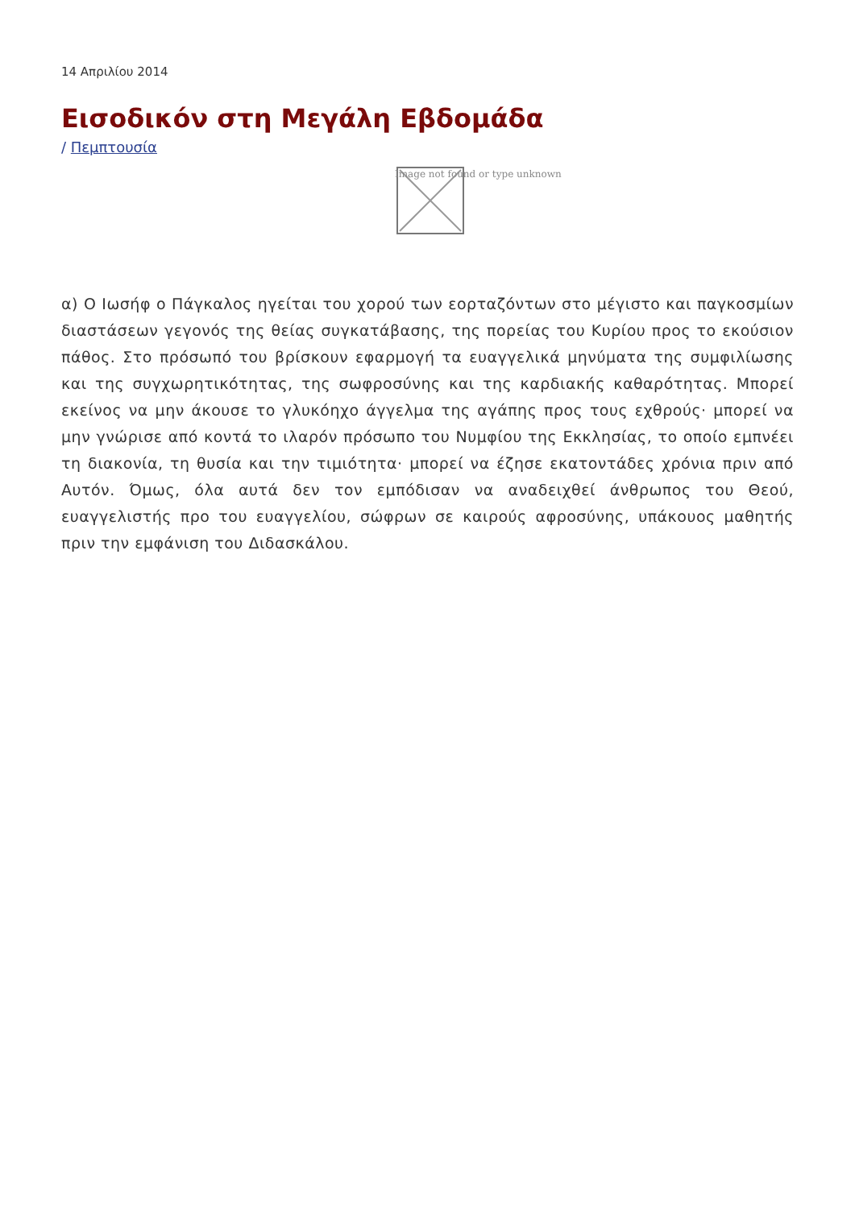14 Απριλίου 2014
Εισοδικόν στη Μεγάλη Εβδομάδα
/ Πεμπτουσία
Image not found or type unknown
α) Ο Ιωσήφ ο Πάγκαλος ηγείται του χορού των εορταζόντων στο μέγιστο και παγκοσμίων διαστάσεων γεγονός της θείας συγκατάβασης, της πορείας του Κυρίου προς το εκούσιον πάθος. Στο πρόσωπό του βρίσκουν εφαρμογή τα ευαγγελικά μηνύματα της συμφιλίωσης και της συγχωρητικότητας, της σωφροσύνης και της καρδιακής καθαρότητας. Μπορεί εκείνος να μην άκουσε το γλυκόηχο άγγελμα της αγάπης προς τους εχθρούς· μπορεί να μην γνώρισε από κοντά το ιλαρόν πρόσωπο του Νυμφίου της Εκκλησίας, το οποίο εμπνέει τη διακονία, τη θυσία και την τιμιότητα· μπορεί να έζησε εκατοντάδες χρόνια πριν από Αυτόν. Όμως, όλα αυτά δεν τον εμπόδισαν να αναδειχθεί άνθρωπος του Θεού, ευαγγελιστής προ του ευαγγελίου, σώφρων σε καιρούς αφροσύνης, υπάκουος μαθητής πριν την εμφάνιση του Διδασκάλου.